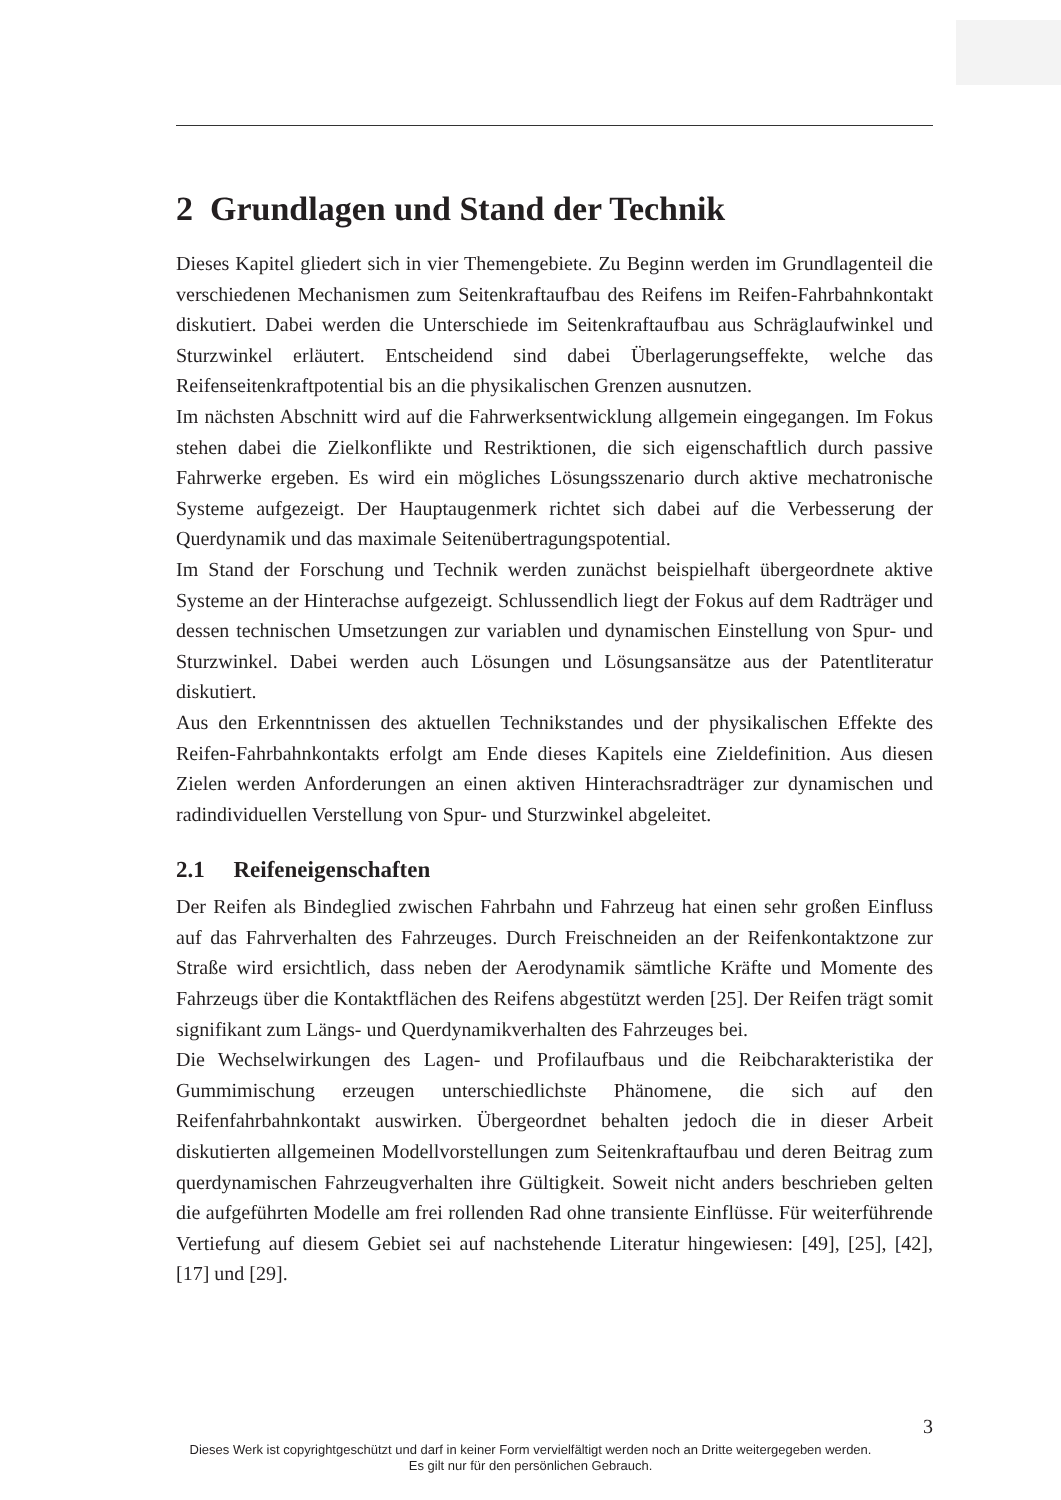2 Grundlagen und Stand der Technik
Dieses Kapitel gliedert sich in vier Themengebiete. Zu Beginn werden im Grundlagenteil die verschiedenen Mechanismen zum Seitenkraftaufbau des Reifens im Reifen-Fahrbahnkontakt diskutiert. Dabei werden die Unterschiede im Seitenkraftaufbau aus Schräglaufwinkel und Sturzwinkel erläutert. Entscheidend sind dabei Überlagerungseffekte, welche das Reifenseitenkraftpotential bis an die physikalischen Grenzen ausnutzen.
Im nächsten Abschnitt wird auf die Fahrwerksentwicklung allgemein eingegangen. Im Fokus stehen dabei die Zielkonflikte und Restriktionen, die sich eigenschaftlich durch passive Fahrwerke ergeben. Es wird ein mögliches Lösungsszenario durch aktive mechatronische Systeme aufgezeigt. Der Hauptaugenmerk richtet sich dabei auf die Verbesserung der Querdynamik und das maximale Seitenübertragungspotential.
Im Stand der Forschung und Technik werden zunächst beispielhaft übergeordnete aktive Systeme an der Hinterachse aufgezeigt. Schlussendlich liegt der Fokus auf dem Radträger und dessen technischen Umsetzungen zur variablen und dynamischen Einstellung von Spur- und Sturzwinkel. Dabei werden auch Lösungen und Lösungsansätze aus der Patentliteratur diskutiert.
Aus den Erkenntnissen des aktuellen Technikstandes und der physikalischen Effekte des Reifen-Fahrbahnkontakts erfolgt am Ende dieses Kapitels eine Zieldefinition. Aus diesen Zielen werden Anforderungen an einen aktiven Hinterachsradträger zur dynamischen und radindividuellen Verstellung von Spur- und Sturzwinkel abgeleitet.
2.1 Reifeneigenschaften
Der Reifen als Bindeglied zwischen Fahrbahn und Fahrzeug hat einen sehr großen Einfluss auf das Fahrverhalten des Fahrzeuges. Durch Freischneiden an der Reifenkontaktzone zur Straße wird ersichtlich, dass neben der Aerodynamik sämtliche Kräfte und Momente des Fahrzeugs über die Kontaktflächen des Reifens abgestützt werden [25]. Der Reifen trägt somit signifikant zum Längs- und Querdynamikverhalten des Fahrzeuges bei.
Die Wechselwirkungen des Lagen- und Profilaufbaus und die Reibcharakteristika der Gummimischung erzeugen unterschiedlichste Phänomene, die sich auf den Reifenfahrbahnkontakt auswirken. Übergeordnet behalten jedoch die in dieser Arbeit diskutierten allgemeinen Modellvorstellungen zum Seitenkraftaufbau und deren Beitrag zum querdynamischen Fahrzeugverhalten ihre Gültigkeit. Soweit nicht anders beschrieben gelten die aufgeführten Modelle am frei rollenden Rad ohne transiente Einflüsse. Für weiterführende Vertiefung auf diesem Gebiet sei auf nachstehende Literatur hingewiesen: [49], [25], [42], [17] und [29].
3
Dieses Werk ist copyrightgeschützt und darf in keiner Form vervielfältigt werden noch an Dritte weitergegeben werden.
Es gilt nur für den persönlichen Gebrauch.